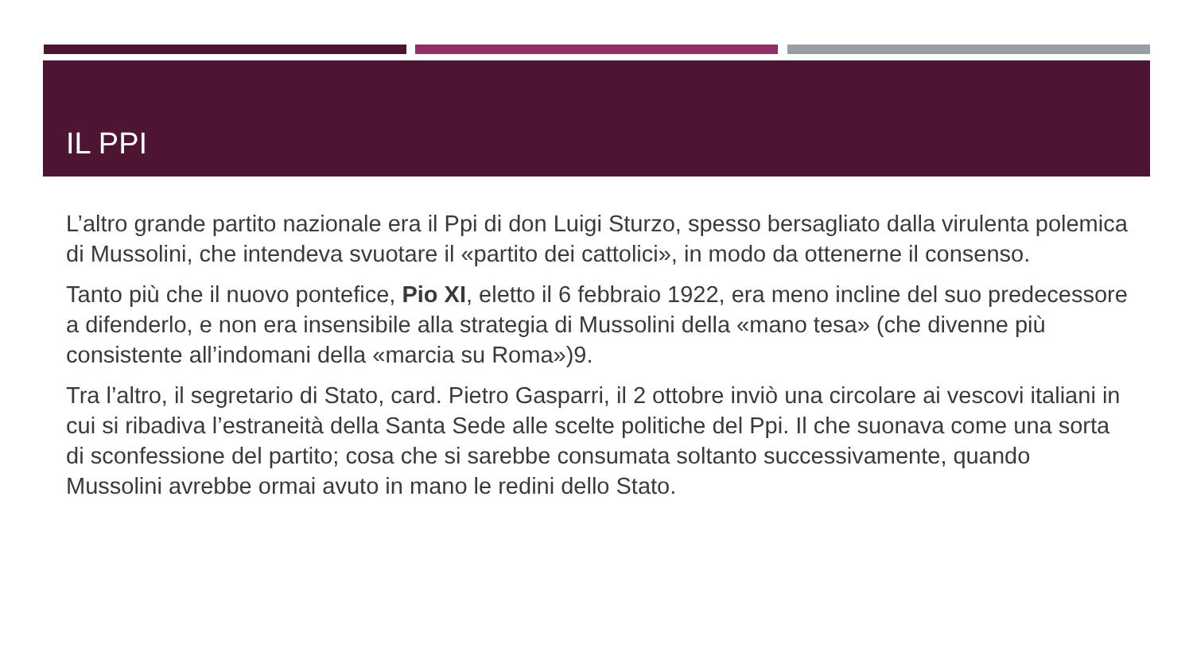IL PPI
L’altro grande partito nazionale era il Ppi di don Luigi Sturzo, spesso bersagliato dalla virulenta polemica di Mussolini, che intendeva svuotare il «partito dei cattolici», in modo da ottenerne il consenso.
Tanto più che il nuovo pontefice, Pio XI, eletto il 6 febbraio 1922, era meno incline del suo predecessore a difenderlo, e non era insensibile alla strategia di Mussolini della «mano tesa» (che divenne più consistente all’indomani della «marcia su Roma»)9.
Tra l’altro, il segretario di Stato, card. Pietro Gasparri, il 2 ottobre inviò una circolare ai vescovi italiani in cui si ribadiva l’estraneità della Santa Sede alle scelte politiche del Ppi. Il che suonava come una sorta di sconfessione del partito; cosa che si sarebbe consumata soltanto successivamente, quando Mussolini avrebbe ormai avuto in mano le redini dello Stato.